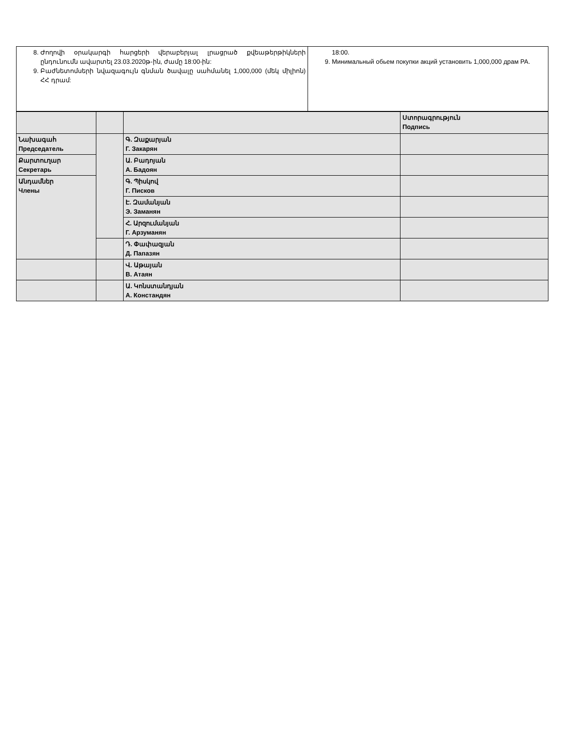| 8. Ժողովի օրակարգի հարցերի վերաբերյալ լրացրած քվեաթերթիկների ընդունումն ավարտել 23.03.2020թ-ին, ժամը 18:00-ին: 9. Բաժնետոմսերի նվազագույն գնման ծավալը սահմանել 1,000,000 (մեկ միլիոն) ՀՀ դրամ: | 18:00. 9. Минимальный обьем покупки акций установить 1,000,000 драм РА. |
| | | | Ստորագրություն Подпись |
| Նախագահ Председатель | | Գ. Զաքարյան Г. Закарян | |
| Քարտուղար Секретарь | | Ա. Բադոյան А. Бадоян | |
| Անդամներ Члены | | Գ. Պիսկով Г. Писков | |
| | | Է. Զամանյան Э. Заманян | |
| | | Հ. Արզումանյան Г. Арзуманян | |
| | | Դ. Փափազյան Д. Папазян | |
| | | Վ. Աթայան В. Атаян | |
| | | Ա. Կոնստանդյան А. Констандян | |